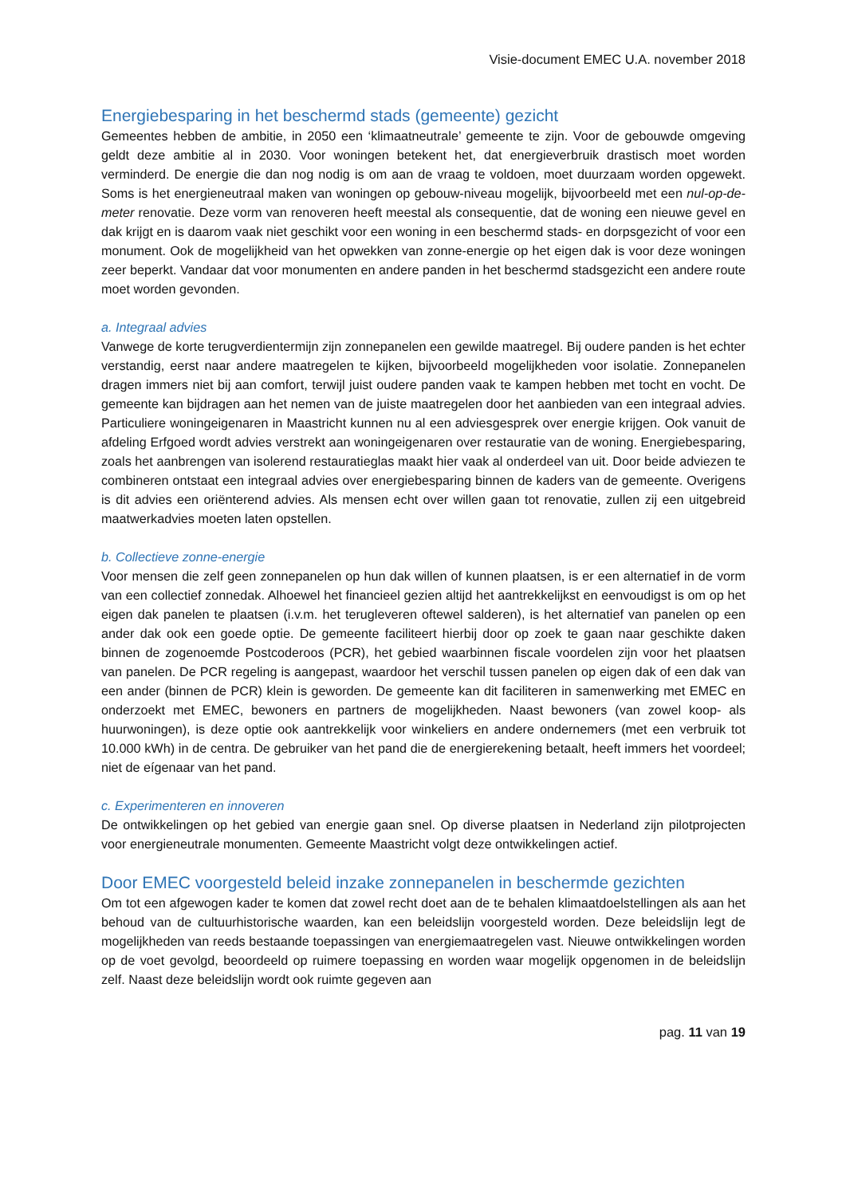Visie-document EMEC U.A. november 2018
Energiebesparing in het beschermd stads (gemeente) gezicht
Gemeentes hebben de ambitie, in 2050 een ‘klimaatneutrale’ gemeente te zijn. Voor de gebouwde omgeving geldt deze ambitie al in 2030. Voor woningen betekent het, dat energieverbruik drastisch moet worden verminderd. De energie die dan nog nodig is om aan de vraag te voldoen, moet duurzaam worden opgewekt. Soms is het energieneutraal maken van woningen op gebouw-niveau mogelijk, bijvoorbeeld met een nul-op-de-meter renovatie. Deze vorm van renoveren heeft meestal als consequentie, dat de woning een nieuwe gevel en dak krijgt en is daarom vaak niet geschikt voor een woning in een beschermd stads- en dorpsgezicht of voor een monument. Ook de mogelijkheid van het opwekken van zonne-energie op het eigen dak is voor deze woningen zeer beperkt. Vandaar dat voor monumenten en andere panden in het beschermd stadsgezicht een andere route moet worden gevonden.
a. Integraal advies
Vanwege de korte terugverdientermijn zijn zonnepanelen een gewilde maatregel. Bij oudere panden is het echter verstandig, eerst naar andere maatregelen te kijken, bijvoorbeeld mogelijkheden voor isolatie. Zonnepanelen dragen immers niet bij aan comfort, terwijl juist oudere panden vaak te kampen hebben met tocht en vocht. De gemeente kan bijdragen aan het nemen van de juiste maatregelen door het aanbieden van een integraal advies. Particuliere woningeigenaren in Maastricht kunnen nu al een adviesgesprek over energie krijgen. Ook vanuit de afdeling Erfgoed wordt advies verstrekt aan woningeigenaren over restauratie van de woning. Energiebesparing, zoals het aanbrengen van isolerend restauratieglas maakt hier vaak al onderdeel van uit. Door beide adviezen te combineren ontstaat een integraal advies over energiebesparing binnen de kaders van de gemeente. Overigens is dit advies een oriënterend advies. Als mensen echt over willen gaan tot renovatie, zullen zij een uitgebreid maatwerkadvies moeten laten opstellen.
b. Collectieve zonne-energie
Voor mensen die zelf geen zonnepanelen op hun dak willen of kunnen plaatsen, is er een alternatief in de vorm van een collectief zonnedak. Alhoewel het financieel gezien altijd het aantrekkelijkst en eenvoudigst is om op het eigen dak panelen te plaatsen (i.v.m. het terugleveren oftewel salderen), is het alternatief van panelen op een ander dak ook een goede optie. De gemeente faciliteert hierbij door op zoek te gaan naar geschikte daken binnen de zogenoemde Postcoderoos (PCR), het gebied waarbinnen fiscale voordelen zijn voor het plaatsen van panelen. De PCR regeling is aangepast, waardoor het verschil tussen panelen op eigen dak of een dak van een ander (binnen de PCR) klein is geworden. De gemeente kan dit faciliteren in samenwerking met EMEC en onderzoekt met EMEC, bewoners en partners de mogelijkheden. Naast bewoners (van zowel koop- als huurwoningen), is deze optie ook aantrekkelijk voor winkeliers en andere ondernemers (met een verbruik tot 10.000 kWh) in de centra. De gebruiker van het pand die de energierekening betaalt, heeft immers het voordeel; niet de eígenaar van het pand.
c. Experimenteren en innoveren
De ontwikkelingen op het gebied van energie gaan snel. Op diverse plaatsen in Nederland zijn pilotprojecten voor energieneutrale monumenten. Gemeente Maastricht volgt deze ontwikkelingen actief.
Door EMEC voorgesteld beleid inzake zonnepanelen in beschermde gezichten
Om tot een afgewogen kader te komen dat zowel recht doet aan de te behalen klimaatdoelstellingen als aan het behoud van de cultuurhistorische waarden, kan een beleidslijn voorgesteld worden. Deze beleidslijn legt de mogelijkheden van reeds bestaande toepassingen van energiemaatregelen vast. Nieuwe ontwikkelingen worden op de voet gevolgd, beoordeeld op ruimere toepassing en worden waar mogelijk opgenomen in de beleidslijn zelf. Naast deze beleidslijn wordt ook ruimte gegeven aan
pag. 11 van 19